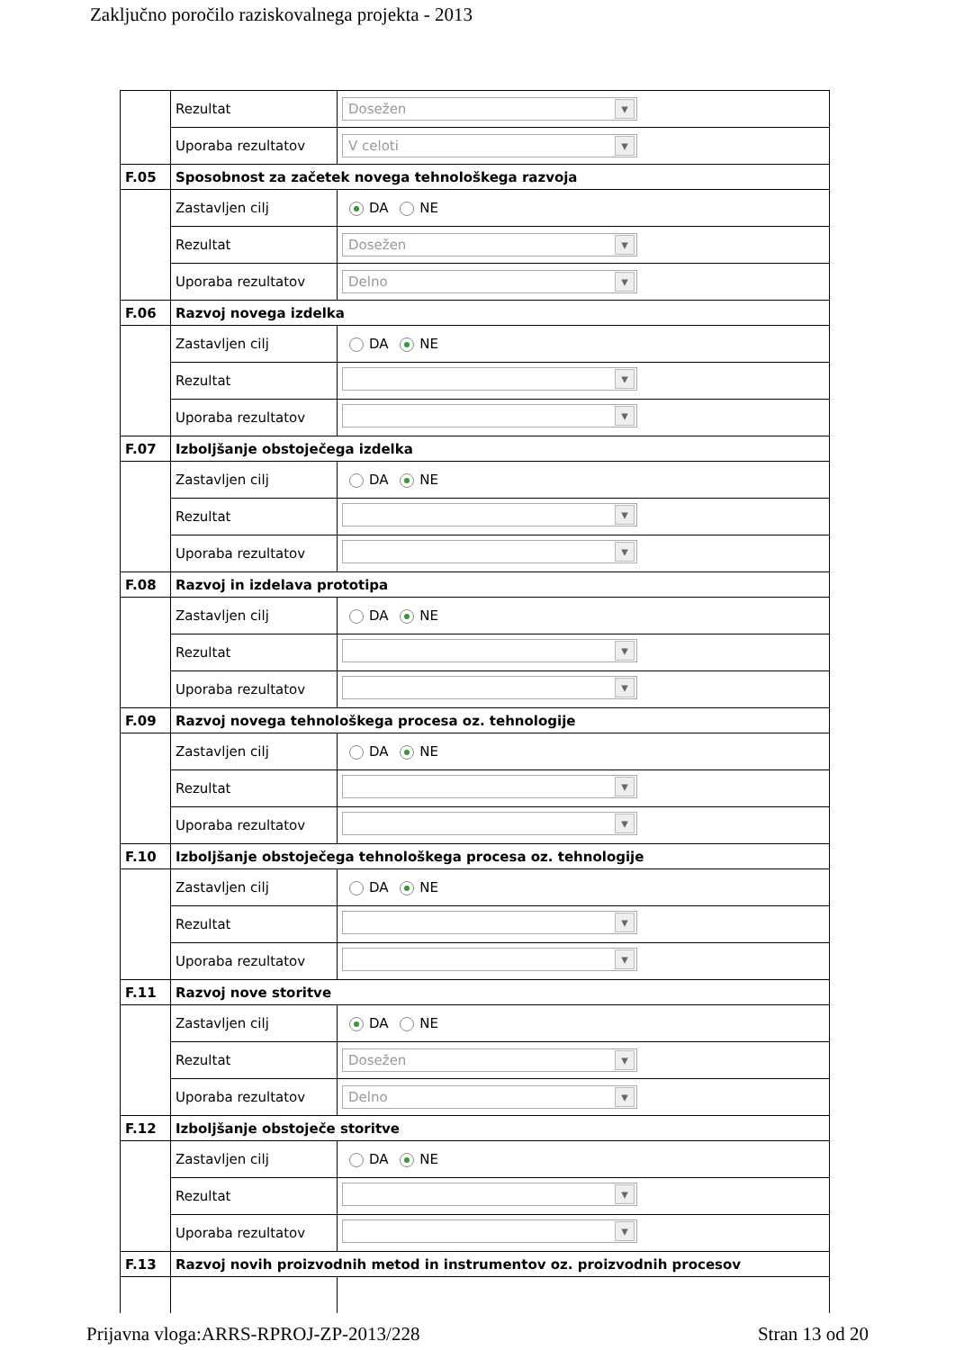Zaključno poročilo raziskovalnega projekta - 2013
| | Rezultat | Dosežen |
| | Uporaba rezultatov | V celoti |
| F.05 | Sposobnost za začetek novega tehnološkega razvoja | |
| | Zastavljen cilj | DA NE |
| | Rezultat | Dosežen |
| | Uporaba rezultatov | Delno |
| F.06 | Razvoj novega izdelka | |
| | Zastavljen cilj | DA NE |
| | Rezultat | |
| | Uporaba rezultatov | |
| F.07 | Izboljšanje obstoječega izdelka | |
| | Zastavljen cilj | DA NE |
| | Rezultat | |
| | Uporaba rezultatov | |
| F.08 | Razvoj in izdelava prototipa | |
| | Zastavljen cilj | DA NE |
| | Rezultat | |
| | Uporaba rezultatov | |
| F.09 | Razvoj novega tehnološkega procesa oz. tehnologije | |
| | Zastavljen cilj | DA NE |
| | Rezultat | |
| | Uporaba rezultatov | |
| F.10 | Izboljšanje obstoječega tehnološkega procesa oz. tehnologije | |
| | Zastavljen cilj | DA NE |
| | Rezultat | |
| | Uporaba rezultatov | |
| F.11 | Razvoj nove storitve | |
| | Zastavljen cilj | DA NE |
| | Rezultat | Dosežen |
| | Uporaba rezultatov | Delno |
| F.12 | Izboljšanje obstoječe storitve | |
| | Zastavljen cilj | DA NE |
| | Rezultat | |
| | Uporaba rezultatov | |
| F.13 | Razvoj novih proizvodnih metod in instrumentov oz. proizvodnih procesov | |
Prijavna vloga:ARRS-RPROJ-ZP-2013/228 Stran 13 od 20